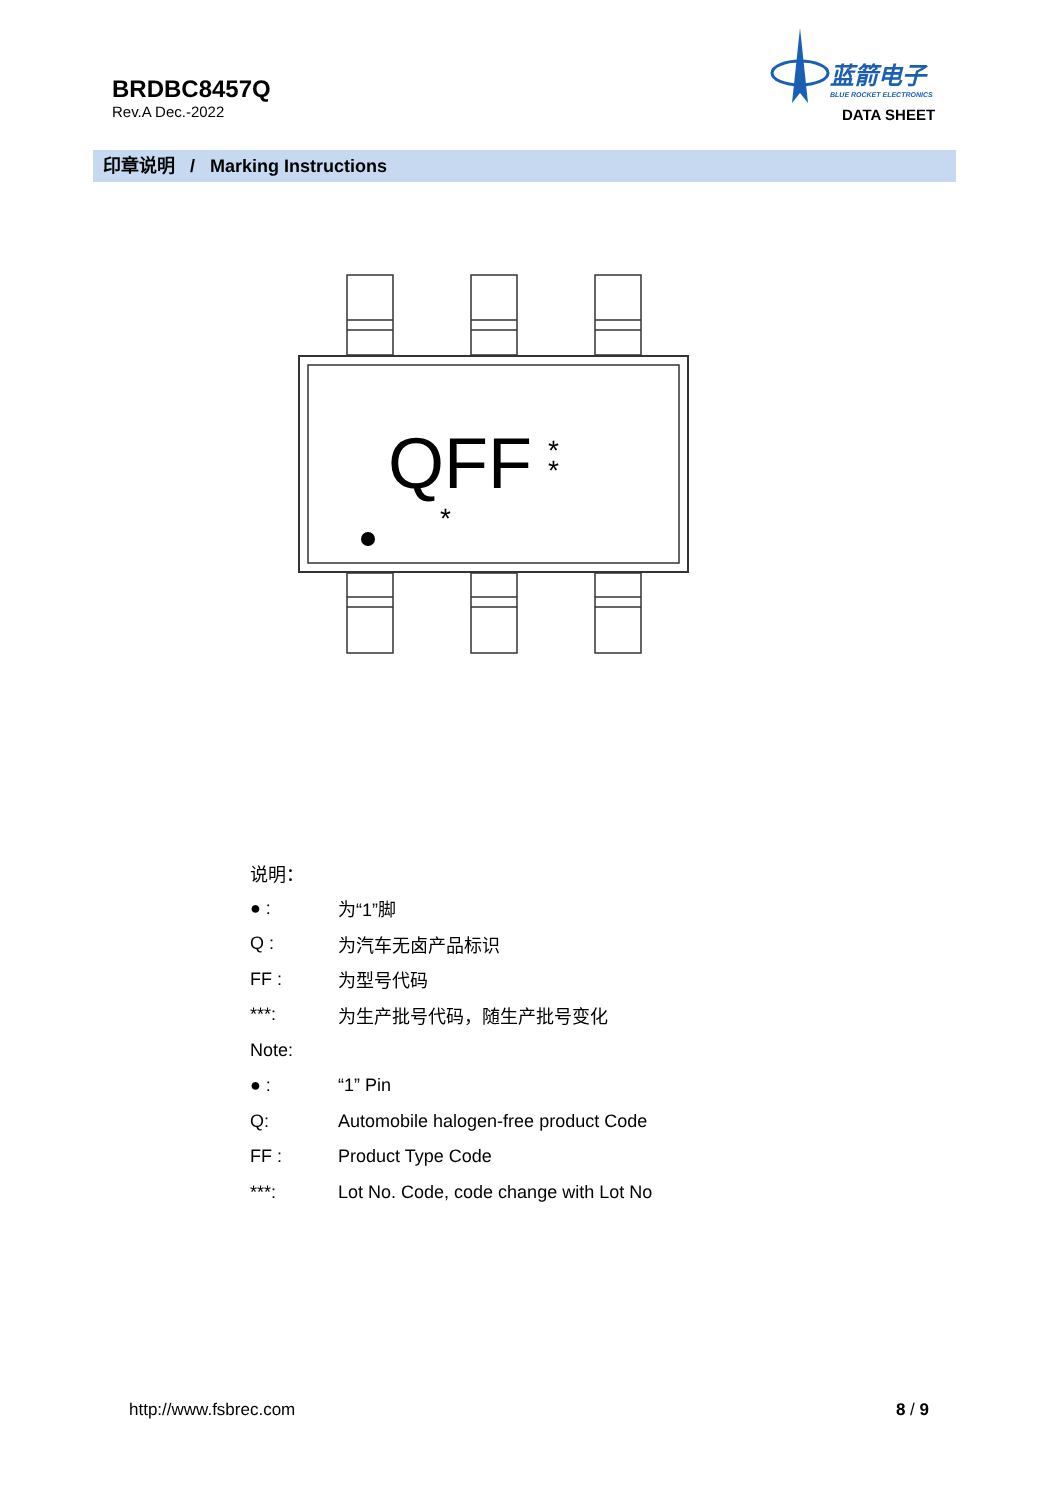BRDBC8457Q
Rev.A Dec.-2022
蓝箭电子
BLUE ROCKET ELECTRONICS
DATA SHEET
印章说明 / Marking Instructions
QFF
*
*
*
说明：
● : 为“1”脚
Q : 为汽车无卤产品标识
FF : 为型号代码
***: 为生产批号代码，随生产批号变化
Note:
● : “1” Pin
Q: Automobile halogen-free product Code
FF : Product Type Code
***: Lot No. Code, code change with Lot No
http://www.fsbrec.com 8 / 9